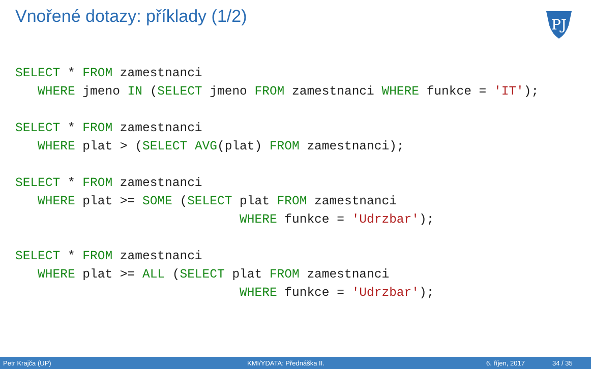Vnořené dotazy: příklady (1/2)
PJ
SELECT * FROM zamestnanci
   WHERE jmeno IN (SELECT jmeno FROM zamestnanci WHERE funkce = 'IT');

SELECT * FROM zamestnanci
   WHERE plat > (SELECT AVG(plat) FROM zamestnanci);

SELECT * FROM zamestnanci
   WHERE plat >= SOME (SELECT plat FROM zamestnanci
                              WHERE funkce = 'Udrzbar');

SELECT * FROM zamestnanci
   WHERE plat >= ALL (SELECT plat FROM zamestnanci
                              WHERE funkce = 'Udrzbar');
Petr Krajča (UP) KMI/YDATA: Přednáška II. 6. říjen, 2017 34 / 35